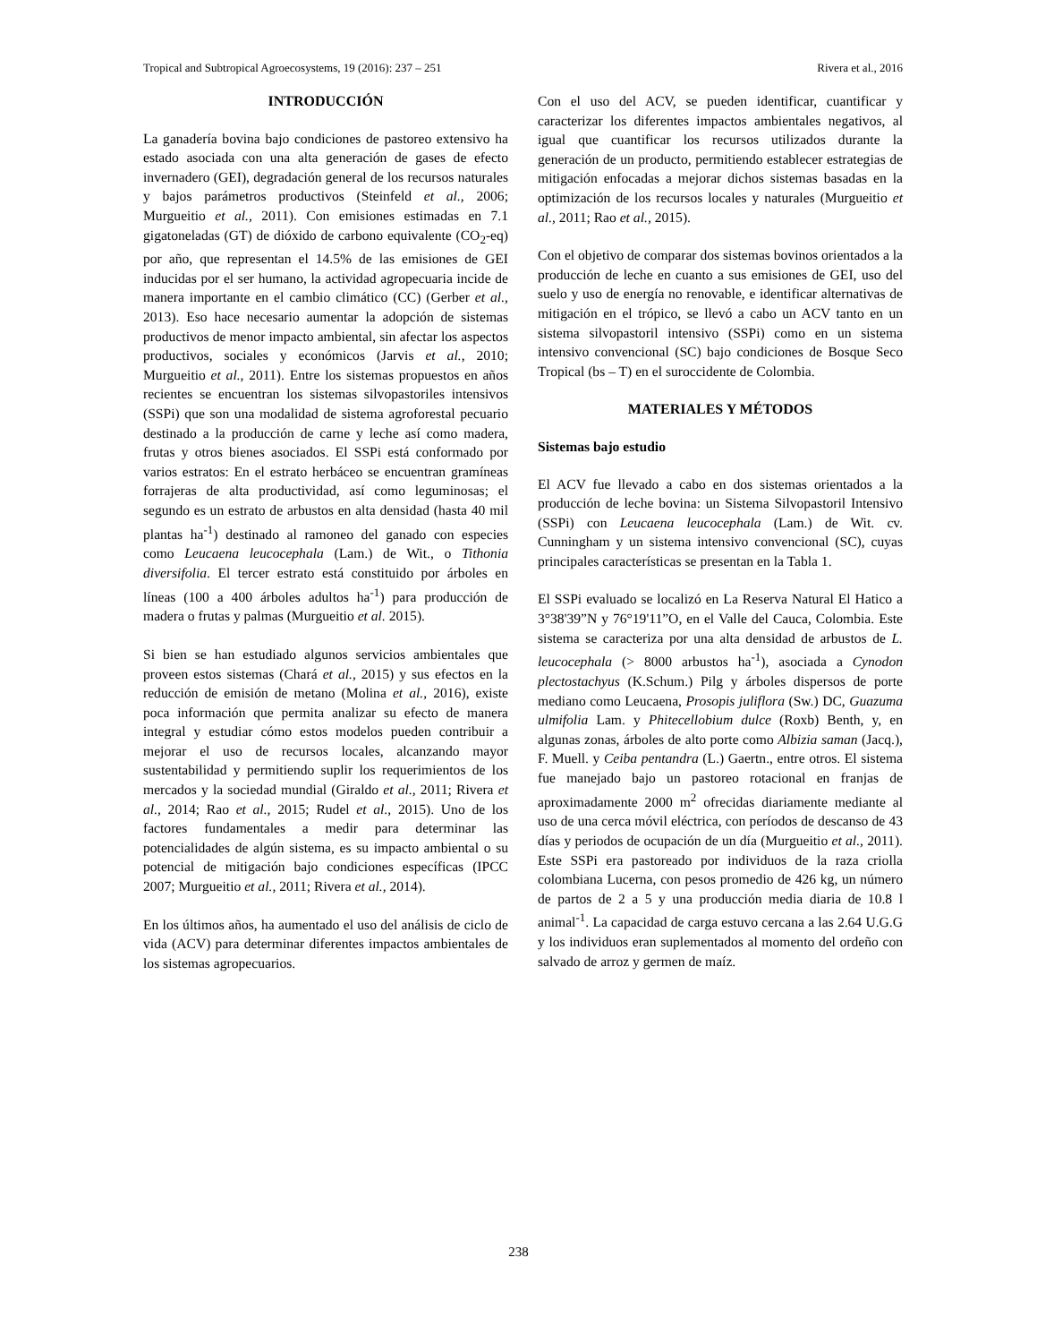Tropical and Subtropical Agroecosystems, 19 (2016): 237 – 251 Rivera et al., 2016
INTRODUCCIÓN
La ganadería bovina bajo condiciones de pastoreo extensivo ha estado asociada con una alta generación de gases de efecto invernadero (GEI), degradación general de los recursos naturales y bajos parámetros productivos (Steinfeld et al., 2006; Murgueitio et al., 2011). Con emisiones estimadas en 7.1 gigatoneladas (GT) de dióxido de carbono equivalente (CO<sub>2</sub>-eq) por año, que representan el 14.5% de las emisiones de GEI inducidas por el ser humano, la actividad agropecuaria incide de manera importante en el cambio climático (CC) (Gerber et al., 2013). Eso hace necesario aumentar la adopción de sistemas productivos de menor impacto ambiental, sin afectar los aspectos productivos, sociales y económicos (Jarvis et al., 2010; Murgueitio et al., 2011). Entre los sistemas propuestos en años recientes se encuentran los sistemas silvopastoriles intensivos (SSPi) que son una modalidad de sistema agroforestal pecuario destinado a la producción de carne y leche así como madera, frutas y otros bienes asociados. El SSPi está conformado por varios estratos: En el estrato herbáceo se encuentran gramíneas forrajeras de alta productividad, así como leguminosas; el segundo es un estrato de arbustos en alta densidad (hasta 40 mil plantas ha<sup>-1</sup>) destinado al ramoneo del ganado con especies como Leucaena leucocephala (Lam.) de Wit., o Tithonia diversifolia. El tercer estrato está constituido por árboles en líneas (100 a 400 árboles adultos ha<sup>-1</sup>) para producción de madera o frutas y palmas (Murgueitio et al. 2015).
Si bien se han estudiado algunos servicios ambientales que proveen estos sistemas (Chará et al., 2015) y sus efectos en la reducción de emisión de metano (Molina et al., 2016), existe poca información que permita analizar su efecto de manera integral y estudiar cómo estos modelos pueden contribuir a mejorar el uso de recursos locales, alcanzando mayor sustentabilidad y permitiendo suplir los requerimientos de los mercados y la sociedad mundial (Giraldo et al., 2011; Rivera et al., 2014; Rao et al., 2015; Rudel et al., 2015). Uno de los factores fundamentales a medir para determinar las potencialidades de algún sistema, es su impacto ambiental o su potencial de mitigación bajo condiciones específicas (IPCC 2007; Murgueitio et al., 2011; Rivera et al., 2014).
En los últimos años, ha aumentado el uso del análisis de ciclo de vida (ACV) para determinar diferentes impactos ambientales de los sistemas agropecuarios.
Con el uso del ACV, se pueden identificar, cuantificar y caracterizar los diferentes impactos ambientales negativos, al igual que cuantificar los recursos utilizados durante la generación de un producto, permitiendo establecer estrategias de mitigación enfocadas a mejorar dichos sistemas basadas en la optimización de los recursos locales y naturales (Murgueitio et al., 2011; Rao et al., 2015).
Con el objetivo de comparar dos sistemas bovinos orientados a la producción de leche en cuanto a sus emisiones de GEI, uso del suelo y uso de energía no renovable, e identificar alternativas de mitigación en el trópico, se llevó a cabo un ACV tanto en un sistema silvopastoril intensivo (SSPi) como en un sistema intensivo convencional (SC) bajo condiciones de Bosque Seco Tropical (bs – T) en el suroccidente de Colombia.
MATERIALES Y MÉTODOS
Sistemas bajo estudio
El ACV fue llevado a cabo en dos sistemas orientados a la producción de leche bovina: un Sistema Silvopastoril Intensivo (SSPi) con Leucaena leucocephala (Lam.) de Wit. cv. Cunningham y un sistema intensivo convencional (SC), cuyas principales características se presentan en la Tabla 1.
El SSPi evaluado se localizó en La Reserva Natural El Hatico a 3°38'39”N y 76°19'11”O, en el Valle del Cauca, Colombia. Este sistema se caracteriza por una alta densidad de arbustos de L. leucocephala (> 8000 arbustos ha<sup>-1</sup>), asociada a Cynodon plectostachyus (K.Schum.) Pilg y árboles dispersos de porte mediano como Leucaena, Prosopis juliflora (Sw.) DC, Guazuma ulmifolia Lam. y Phitecellobium dulce (Roxb) Benth, y, en algunas zonas, árboles de alto porte como Albizia saman (Jacq.), F. Muell. y Ceiba pentandra (L.) Gaertn., entre otros. El sistema fue manejado bajo un pastoreo rotacional en franjas de aproximadamente 2000 m<sup>2</sup> ofrecidas diariamente mediante al uso de una cerca móvil eléctrica, con períodos de descanso de 43 días y periodos de ocupación de un día (Murgueitio et al., 2011). Este SSPi era pastoreado por individuos de la raza criolla colombiana Lucerna, con pesos promedio de 426 kg, un número de partos de 2 a 5 y una producción media diaria de 10.8 l animal<sup>-1</sup>. La capacidad de carga estuvo cercana a las 2.64 U.G.G y los individuos eran suplementados al momento del ordeño con salvado de arroz y germen de maíz.
238